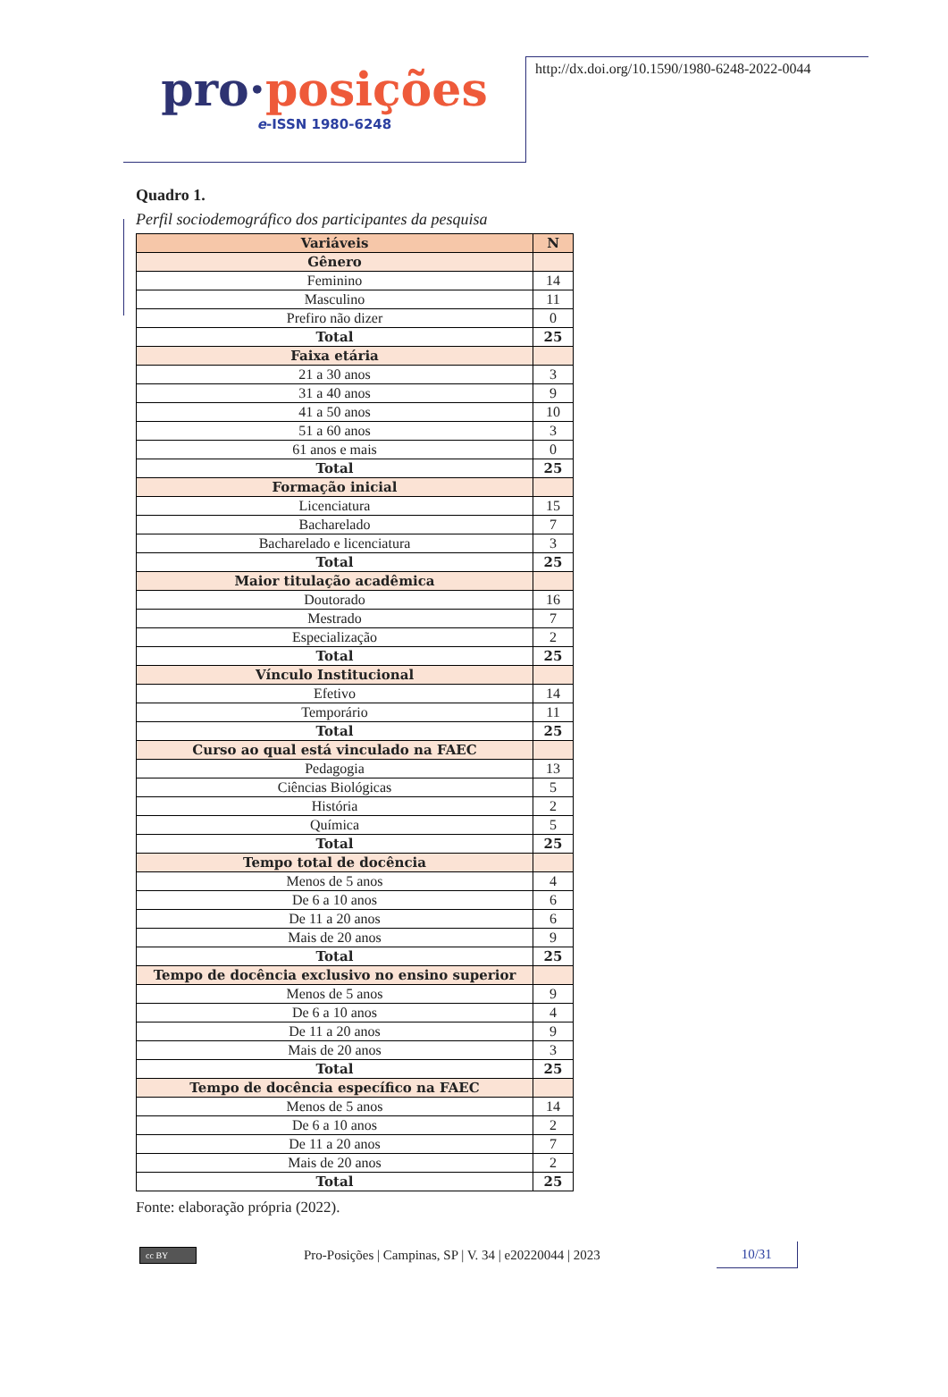pro·posições
e-ISSN 1980-6248
http://dx.doi.org/10.1590/1980-6248-2022-0044
Quadro 1.
Perfil sociodemográfico dos participantes da pesquisa
| Variáveis | N |
| --- | --- |
| Gênero | |
| Feminino | 14 |
| Masculino | 11 |
| Prefiro não dizer | 0 |
| Total | 25 |
| Faixa etária | |
| 21 a 30 anos | 3 |
| 31 a 40 anos | 9 |
| 41 a 50 anos | 10 |
| 51 a 60 anos | 3 |
| 61 anos e mais | 0 |
| Total | 25 |
| Formação inicial | |
| Licenciatura | 15 |
| Bacharelado | 7 |
| Bacharelado e licenciatura | 3 |
| Total | 25 |
| Maior titulação acadêmica | |
| Doutorado | 16 |
| Mestrado | 7 |
| Especialização | 2 |
| Total | 25 |
| Vínculo Institucional | |
| Efetivo | 14 |
| Temporário | 11 |
| Total | 25 |
| Curso ao qual está vinculado na FAEC | |
| Pedagogia | 13 |
| Ciências Biológicas | 5 |
| História | 2 |
| Química | 5 |
| Total | 25 |
| Tempo total de docência | |
| Menos de 5 anos | 4 |
| De 6 a 10 anos | 6 |
| De 11 a 20 anos | 6 |
| Mais de 20 anos | 9 |
| Total | 25 |
| Tempo de docência exclusivo no ensino superior | |
| Menos de 5 anos | 9 |
| De 6 a 10 anos | 4 |
| De 11 a 20 anos | 9 |
| Mais de 20 anos | 3 |
| Total | 25 |
| Tempo de docência específico na FAEC | |
| Menos de 5 anos | 14 |
| De 6 a 10 anos | 2 |
| De 11 a 20 anos | 7 |
| Mais de 20 anos | 2 |
| Total | 25 |
Fonte: elaboração própria (2022).
cc BY
Pro-Posições | Campinas, SP | V. 34 | e20220044 | 2023
10/31